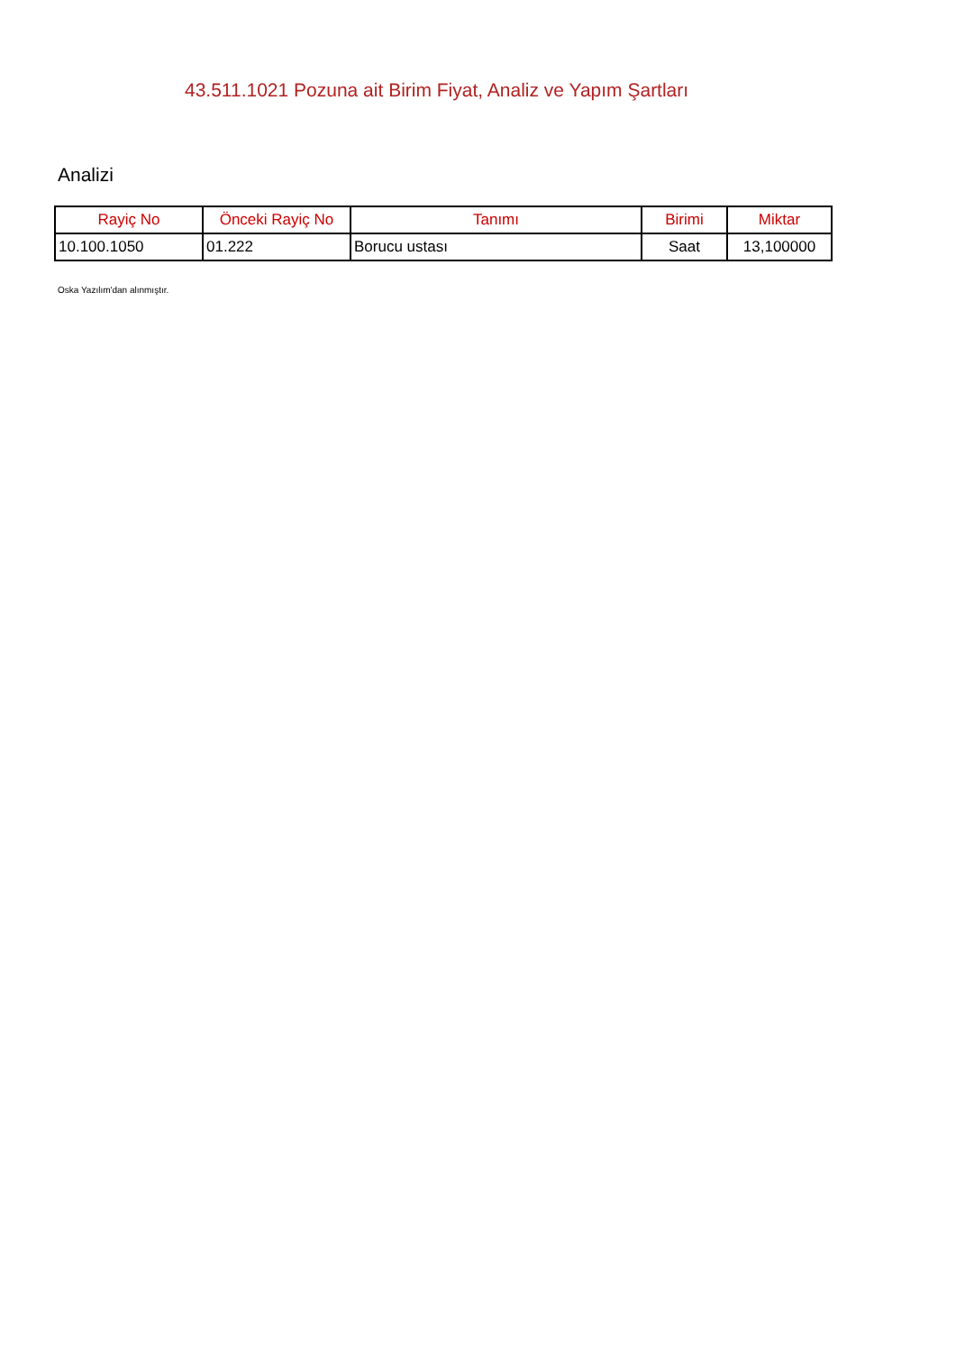43.511.1021 Pozuna ait Birim Fiyat, Analiz ve Yapım Şartları
Analizi
| Rayiç No | Önceki Rayiç No | Tanımı | Birimi | Miktar |
| --- | --- | --- | --- | --- |
| 10.100.1050 | 01.222 | Borucu ustası | Saat | 13,100000 |
Oska Yazılım'dan alınmıştır.